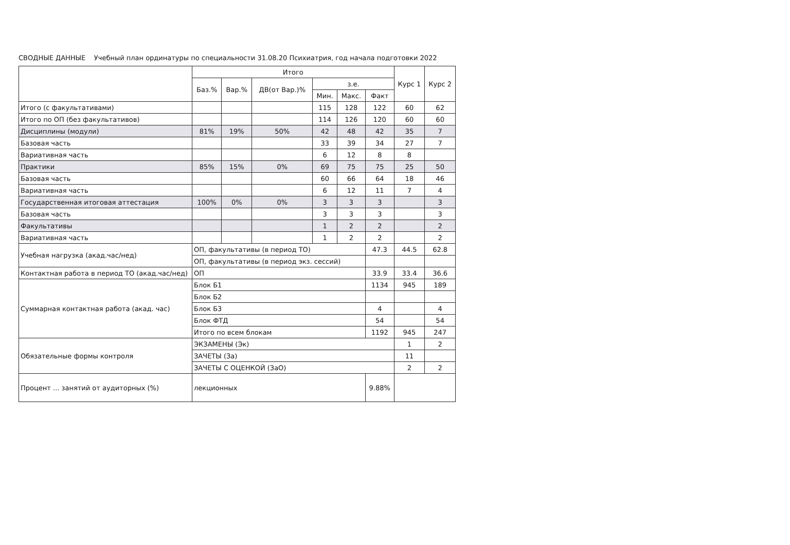СВОДНЫЕ ДАННЫЕ Учебный план ординатуры по специальности 31.08.20 Психиатрия, год начала подготовки 2022
| | Итого | | | | | | Курс 1 | Курс 2 |
| --- | --- | --- | --- | --- | --- | --- | --- | --- |
| | Баз.% | Вар.% | ДВ(от Вар.)% | з.е. | | | | |
| | | | | Мин. | Макс. | Факт | | |
| Итого (с факультативами) | | | | 115 | 128 | 122 | 60 | 62 |
| Итого по ОП (без факультативов) | | | | 114 | 126 | 120 | 60 | 60 |
| Дисциплины (модули) | 81% | 19% | 50% | 42 | 48 | 42 | 35 | 7 |
| Базовая часть | | | | 33 | 39 | 34 | 27 | 7 |
| Вариативная часть | | | | 6 | 12 | 8 | 8 | |
| Практики | 85% | 15% | 0% | 69 | 75 | 75 | 25 | 50 |
| Базовая часть | | | | 60 | 66 | 64 | 18 | 46 |
| Вариативная часть | | | | 6 | 12 | 11 | 7 | 4 |
| Государственная итоговая аттестация | 100% | 0% | 0% | 3 | 3 | 3 | | 3 |
| Базовая часть | | | | 3 | 3 | 3 | | 3 |
| Факультативы | | | | 1 | 2 | 2 | | 2 |
| Вариативная часть | | | | 1 | 2 | 2 | | 2 |
| Учебная нагрузка (акад.час/нед) | ОП, факультативы (в период ТО) | | | | | 47.3 | 44.5 | 62.8 |
| | ОП, факультативы (в период экз. сессий) | | | | | | | |
| Контактная работа в период ТО (акад.час/нед) | ОП | | | | | 33.9 | 33.4 | 36.6 |
| Суммарная контактная работа (акад. час) | Блок Б1 | | | | | 1134 | 945 | 189 |
| | Блок Б2 | | | | | | | |
| | Блок Б3 | | | | | 4 | | 4 |
| | Блок ФТД | | | | | 54 | | 54 |
| | Итого по всем блокам | | | | | 1192 | 945 | 247 |
| Обязательные формы контроля | ЭКЗАМЕНЫ (Эк) | | | | | | 1 | 2 |
| | ЗАЧЕТЫ (За) | | | | | | 11 | |
| | ЗАЧЕТЫ С ОЦЕНКОЙ (ЗаО) | | | | | | 2 | 2 |
| Процент ... занятий от аудиторных (%) | лекционных | | | | | 9.88% | | |